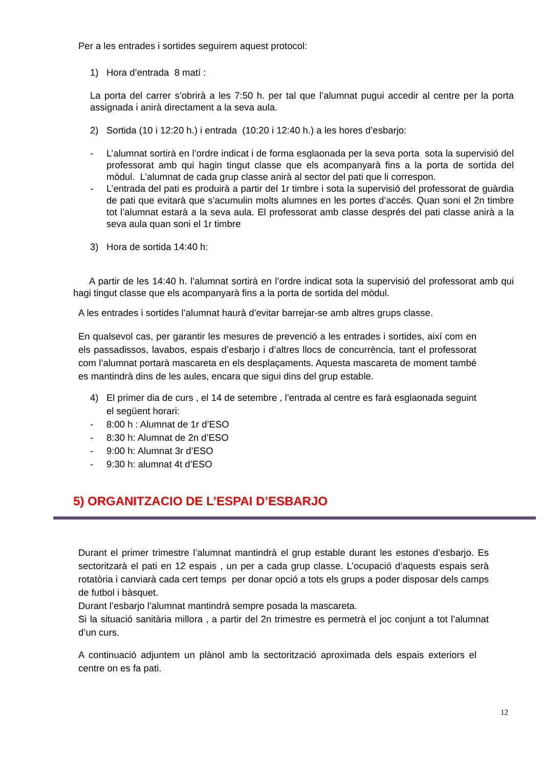Per a les entrades i sortides seguirem aquest protocol:
1) Hora d’entrada 8 matí :
La porta del carrer s’obrirà a les 7:50 h. per tal que l’alumnat pugui accedir al centre per la porta assignada i anirà directament a la seva aula.
2) Sortida (10 i 12:20 h.) i entrada (10:20 i 12:40 h.) a les hores d’esbarjo:
- L’alumnat sortirà en l’ordre indicat i de forma esglaonada per la seva porta sota la supervisió del professorat amb qui hagin tingut classe que els acompanyarà fins a la porta de sortida del mòdul. L’alumnat de cada grup classe anirà al sector del pati que li correspon.
- L’entrada del pati es produirà a partir del 1r timbre i sota la supervisió del professorat de guàrdia de pati que evitarà que s’acumulin molts alumnes en les portes d’accés. Quan soni el 2n timbre tot l’alumnat estarà a la seva aula. El professorat amb classe després del pati classe anirà a la seva aula quan soni el 1r timbre
3) Hora de sortida 14:40 h:
A partir de les 14:40 h. l’alumnat sortirà en l’ordre indicat sota la supervisió del professorat amb qui hagi tingut classe que els acompanyarà fins a la porta de sortida del mòdul.
A les entrades i sortides l’alumnat haurà d’evitar barrejar-se amb altres grups classe.
En qualsevol cas, per garantir les mesures de prevenció a les entrades i sortides, així com en els passadissos, lavabos, espais d’esbarjo i d’altres llocs de concurrència, tant el professorat com l’alumnat portarà mascareta en els desplaçaments. Aquesta mascareta de moment també es mantindrà dins de les aules, encara que sigui dins del grup estable.
4) El primer dia de curs , el 14 de setembre , l’entrada al centre es farà esglaonada seguint el següent horari:
- 8:00 h : Alumnat de 1r d’ESO
- 8:30 h: Alumnat de 2n d’ESO
- 9:00 h: Alumnat 3r d’ESO
- 9:30 h: alumnat 4t d’ESO
5) ORGANITZACIO DE L’ESPAI D’ESBARJO
Durant el primer trimestre l’alumnat mantindrà el grup estable durant les estones d’esbarjo. Es sectoritzarà el pati en 12 espais , un per a cada grup classe. L’ocupació d’aquests espais serà rotatòria i canviarà cada cert temps per donar opció a tots els grups a poder disposar dels camps de futbol i bàsquet.
Durant l’esbarjo l’alumnat mantindrà sempre posada la mascareta.
Si la situació sanitària millora , a partir del 2n trimestre es permetrà el joc conjunt a tot l’alumnat d’un curs.
A continuació adjuntem un plànol amb la sectorització aproximada dels espais exteriors el centre on es fa pati.
12